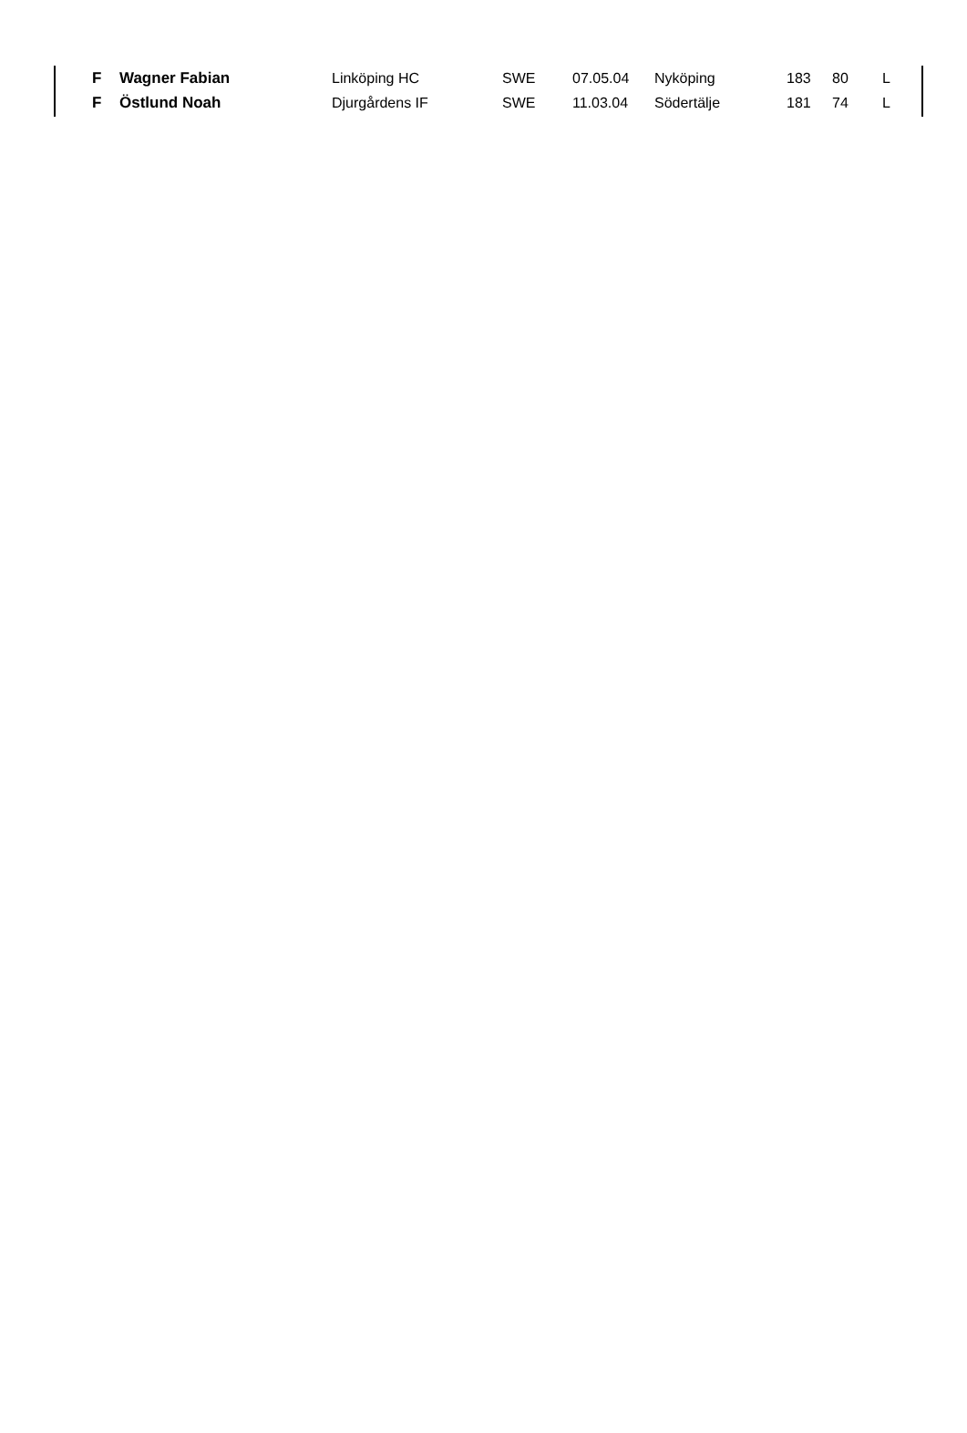| F | Wagner Fabian | Linköping HC | SWE | 07.05.04 | Nyköping | 183 | 80 | L |
| F | Östlund Noah | Djurgårdens IF | SWE | 11.03.04 | Södertälje | 181 | 74 | L |